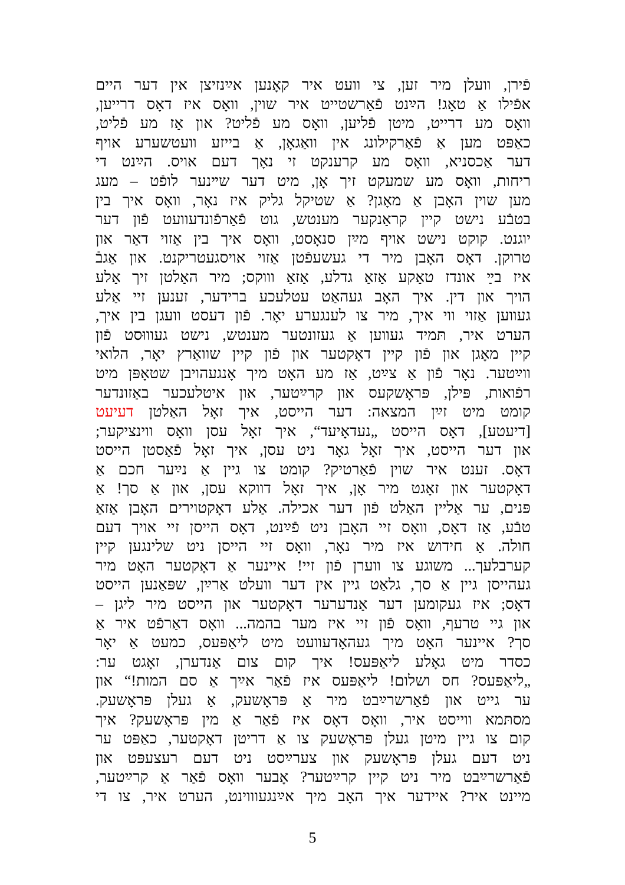פֿירן, וועלן מיר זען, צי וועט איר קאָנען אײַנזיצן אין דער היים
אפֿילו אַ טאָג! הײַנט פֿאַרשטייט איר שוין, וואָס איז דאָס דרייען,
וואָס מע דרייט, מיטן פֿליען, וואָס מע פֿליט? און אַז מע פֿליט,
כאַפּט מען אַ פֿאַרקילונג אין וואַגאָן, אַ בייזע וועטשערע אויף
דער אַכסניא, וואָס מע קרענקט זי נאָך דעם אויס. הײַנט די
ריחות, וואָס מע שמעקט זיך אָן, מיט דער שײנער לופֿט – מעג
מען שוין האָבן אַ מאָגן? אַ שטיקל גליק איז נאָר, וואָס איך בין
בטבֿע נישט קיין קראַנקער מענטש, גוט פֿאַרפֿונדעוועט פֿון דער
יוגנט. קוקט נישט אויף מײַן סנאָסט, וואָס איך בין אַזוי דאַר און
טרוקן. דאָס האָבן מיר די געשעפֿטן אַזוי אויסגעטריקנט. און אַגבֿ
איז בײַ אונדז טאַקע אַזאַ גדלע, אַזאַ וווקס; מיר האַלטן זיך אַלע
הויך און דין. איך האָב געהאַט עטלעכע ברידער, זענען זיי אַלע
געווען אַזוי ווי איך, מיר צו לענגערע יאָר. פֿון דעסט וועגן בין איך,
הערט איר, תּמיד געווען אַ געזונטער מענטש, נישט געוווּסט פֿון
קיין מאָגן און פֿון קיין דאָקטער און פֿון קיין שוואַרץ יאָר, הלואי
ווײַטער. נאָר פֿון אַ צײַט, אַז מע האָט מיך אָנגעהויבן שטאָפּן מיט
רפֿואות, פּילן, פּראָשקעס און קרײַטער, און איטלעכער באַזונדער
קומט מיט זײַן המצאה: דער הייסט, איך זאָל האַלטן דעיעט
[דיעטע], דאָס הייסט „נעדאָיעד“, איך זאָל עסן וואָס ווינציקער;
און דער הייסט, איך זאָל גאָר ניט עסן, איך זאָל פֿאַסטן הייסט
דאָס. זענט איר שוין פֿאַרטיק? קומט צו גיין אַ נײַער חכם אַ
דאָקטער און זאָגט מיר אָן, איך זאָל דווקא עסן, און אַ סך! אַ
פּנים, ער אַליין האַלט פֿון דער אכילה. אַלע דאָקטוירים האָבן אַזאַ
טבֿע, אַז דאָס, וואָס זיי האָבן ניט פֿײַנט, דאָס הייסן זיי אויך דעם
חולה. אַ חידוש איז מיר נאָר, וואָס זיי הייסן ניט שלינגען קיין
קערבלעך... משוגע צו ווערן פֿון זיי! איינער אַ דאָקטער האָט מיר
געהייסן גיין אַ סך, גלאַט גיין אין דער וועלט אַרײַן, שפּאַנען הייסט
דאָס; איז געקומען דער אַנדערער דאָקטער און הייסט מיר ליגן –
און גיי טרעף, וואָס פֿון זיי איז מער בהמה... וואָס דאַרפֿט איר אַ
סך? איינער האָט מיך געהאָדעוועט מיט ליאַפּעס, כמעט אַ יאָר
כסדר מיט גאָלע ליאַפּעס! איך קום צום אַנדערן, זאָגט ער:
„ליאַפּעס? חס ושלום! ליאַפּעס איז פֿאַר אײַך אַ סם המות!“ און
ער גייט און פֿאַרשרײַבט מיר אַ פּראָשעק, אַ געלן פּראָשעק.
מסתּמא ווייסט איר, וואָס דאָס איז פֿאַר אַ מין פּראָשעק? איך
קום צו גיין מיטן געלן פּראָשעק צו אַ דריטן דאָקטער, כאַפּט ער
ניט דעם געלן פּראָשעק און צערײַסט ניט דעם רעצעפּט און
פֿאַרשרײַבט מיר ניט קיין קרײַטער? אָבער וואָס פֿאַר אַ קרײַטער,
מיינט איר? איידער איך האָב מיך אײַנגעוווינט, הערט איר, צו די
5